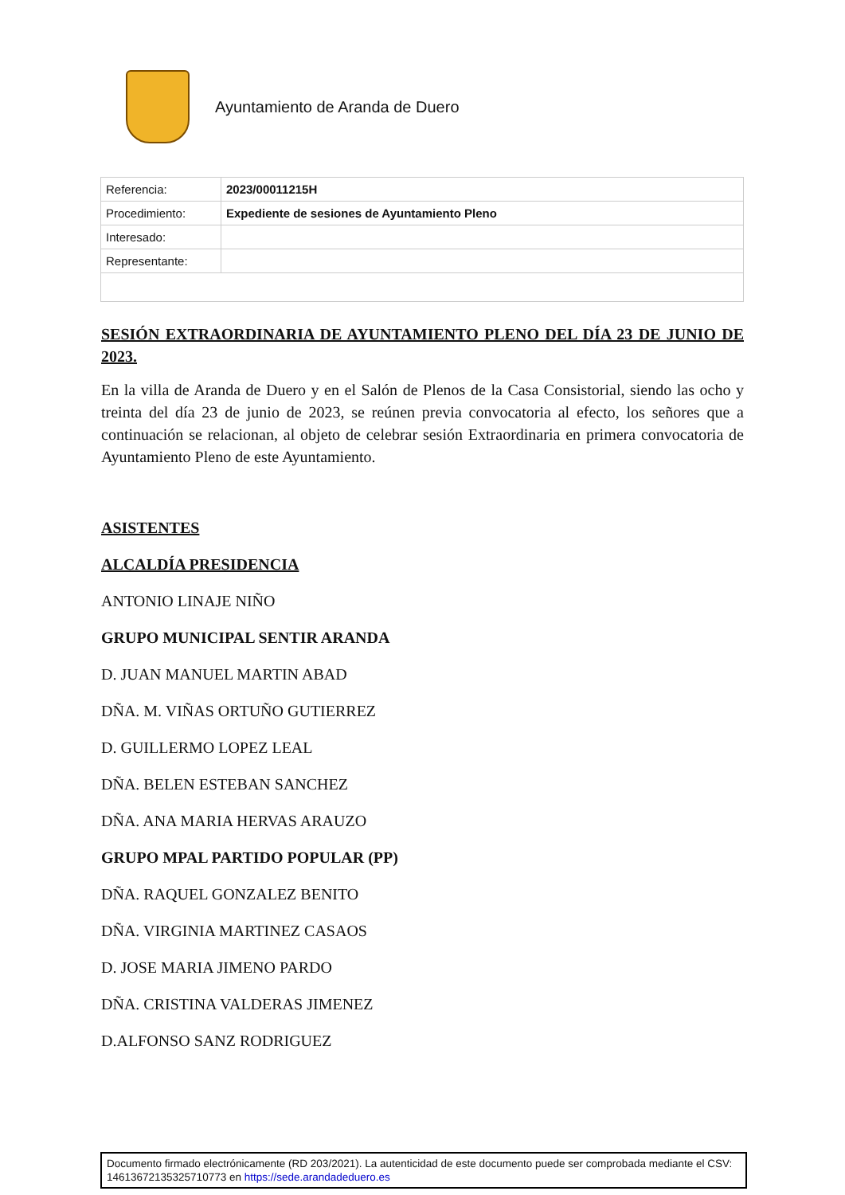Ayuntamiento de Aranda de Duero
| Referencia: | 2023/00011215H |
| Procedimiento: | Expediente de sesiones de Ayuntamiento Pleno |
| Interesado: | |
| Representante: | |
SESIÓN EXTRAORDINARIA DE AYUNTAMIENTO PLENO DEL DÍA 23 DE JUNIO DE 2023.
En la villa de Aranda de Duero y en el Salón de Plenos de la Casa Consistorial, siendo las ocho y treinta del día 23 de junio de 2023, se reúnen previa convocatoria al efecto, los señores que a continuación se relacionan, al objeto de celebrar sesión Extraordinaria en primera convocatoria de Ayuntamiento Pleno de este Ayuntamiento.
ASISTENTES
ALCALDÍA PRESIDENCIA
ANTONIO LINAJE NIÑO
GRUPO MUNICIPAL SENTIR ARANDA
D. JUAN MANUEL MARTIN ABAD
DÑA. M. VIÑAS ORTUÑO GUTIERREZ
D. GUILLERMO LOPEZ LEAL
DÑA. BELEN ESTEBAN SANCHEZ
DÑA. ANA MARIA HERVAS ARAUZO
GRUPO MPAL PARTIDO POPULAR (PP)
DÑA. RAQUEL GONZALEZ BENITO
DÑA. VIRGINIA MARTINEZ CASAOS
D. JOSE MARIA JIMENO PARDO
DÑA. CRISTINA VALDERAS JIMENEZ
D.ALFONSO SANZ RODRIGUEZ
Documento firmado electrónicamente (RD 203/2021). La autenticidad de este documento puede ser comprobada mediante el CSV: 14613672135325710773 en https://sede.arandadeduero.es